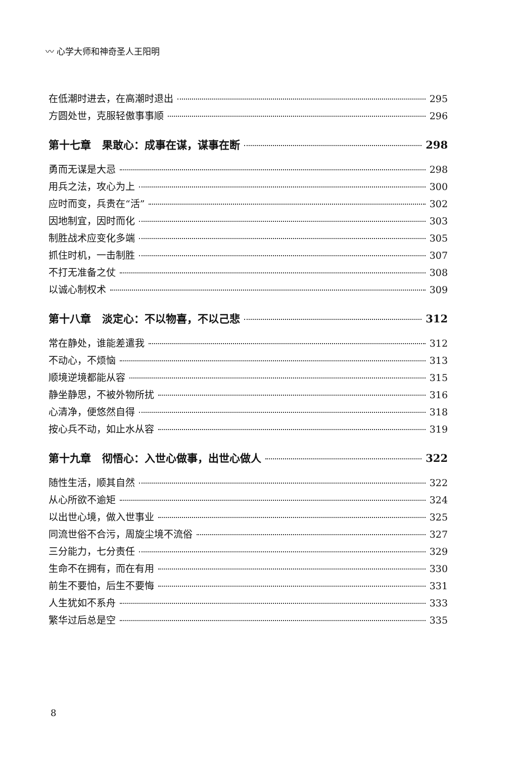〰 心学大师和神奇圣人王阳明
在低潮时进去，在高潮时退出 295
方圆处世，克服轻傲事事顺 296
第十七章 果敢心：成事在谋，谋事在断 298
勇而无谋是大忌 298
用兵之法，攻心为上 300
应时而变，兵贵在“活” 302
因地制宜，因时而化 303
制胜战术应变化多端 305
抓住时机，一击制胜 307
不打无准备之仗 308
以诚心制权术 309
第十八章 淡定心：不以物喜，不以己悲 312
常在静处，谁能差遣我 312
不动心，不烦恼 313
顺境逆境都能从容 315
静坐静思，不被外物所扰 316
心清净，便悠然自得 318
按心兵不动，如止水从容 319
第十九章 彻悟心：入世心做事，出世心做人 322
随性生活，顺其自然 322
从心所欲不逾矩 324
以出世心境，做入世事业 325
同流世俗不合污，周旋尘境不流俗 327
三分能力，七分责任 329
生命不在拥有，而在有用 330
前生不要怕，后生不要悔 331
人生犹如不系舟 333
繁华过后总是空 335
8